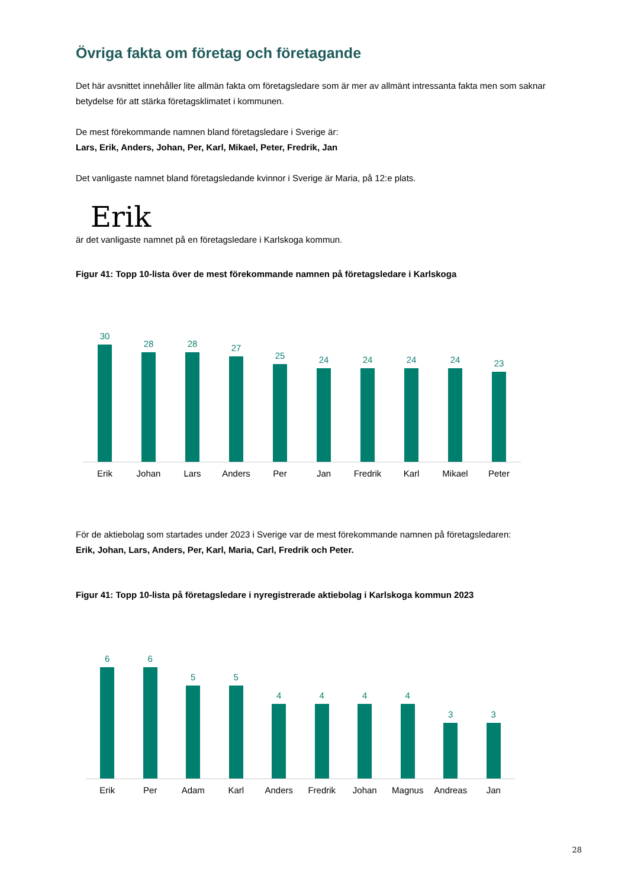Övriga fakta om företag och företagande
Det här avsnittet innehåller lite allmän fakta om företagsledare som är mer av allmänt intressanta fakta men som saknar betydelse för att stärka företagsklimatet i kommunen.
De mest förekommande namnen bland företagsledare i Sverige är:
Lars, Erik, Anders, Johan, Per, Karl, Mikael, Peter, Fredrik, Jan
Det vanligaste namnet bland företagsledande kvinnor i Sverige är Maria, på 12:e plats.
Erik
är det vanligaste namnet på en företagsledare i Karlskoga kommun.
Figur 41: Topp 10-lista över de mest förekommande namnen på företagsledare i Karlskoga
30
Erik
28
Johan
28
Lars
27
Anders
25
Per
24
Jan
24
Fredrik
24
Karl
24
Mikael
23
Peter
För de aktiebolag som startades under 2023 i Sverige var de mest förekommande namnen på företagsledaren:
Erik, Johan, Lars, Anders, Per, Karl, Maria, Carl, Fredrik och Peter.
Figur 41: Topp 10-lista på företagsledare i nyregistrerade aktiebolag i Karlskoga kommun 2023
6
Erik
6
Per
5
Adam
5
Karl
4
Anders
4
Fredrik
4
Johan
4
Magnus
3
Andreas
3
Jan
28